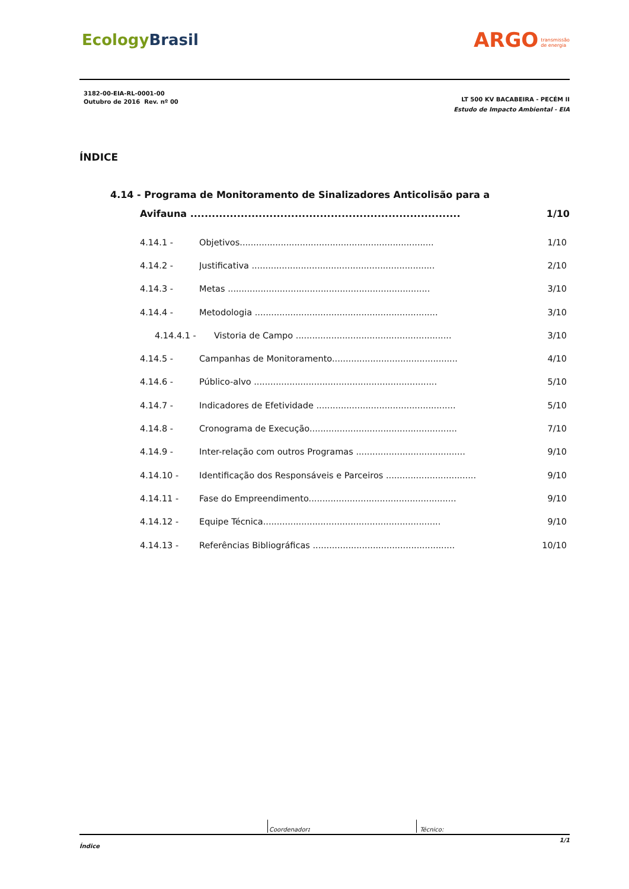EcologyBrasil
ARGO transmissão
de energia
3182-00-EIA-RL-0001-00
Outubro de 2016 Rev. nº 00
LT 500 KV BACABEIRA - PECÉM II
Estudo de Impacto Ambiental - EIA
ÍNDICE
4.14 - Programa de Monitoramento de Sinalizadores Anticolisão para a
Avifauna ........................................................................... 1/10
4.14.1 - Objetivos....................................................................... 1/10
4.14.2 - Justificativa ................................................................... 2/10
4.14.3 - Metas .......................................................................... 3/10
4.14.4 - Metodologia ................................................................... 3/10
4.14.4.1 - Vistoria de Campo ......................................................... 3/10
4.14.5 - Campanhas de Monitoramento.............................................. 4/10
4.14.6 - Público-alvo ................................................................... 5/10
4.14.7 - Indicadores de Efetividade ................................................... 5/10
4.14.8 - Cronograma de Execução...................................................... 7/10
4.14.9 - Inter-relação com outros Programas ........................................ 9/10
4.14.10 - Identificação dos Responsáveis e Parceiros ................................. 9/10
4.14.11 - Fase do Empreendimento...................................................... 9/10
4.14.12 - Equipe Técnica................................................................. 9/10
4.14.13 - Referências Bibliográficas .................................................... 10/10
Coordenador: Técnico:
Índice 1/1